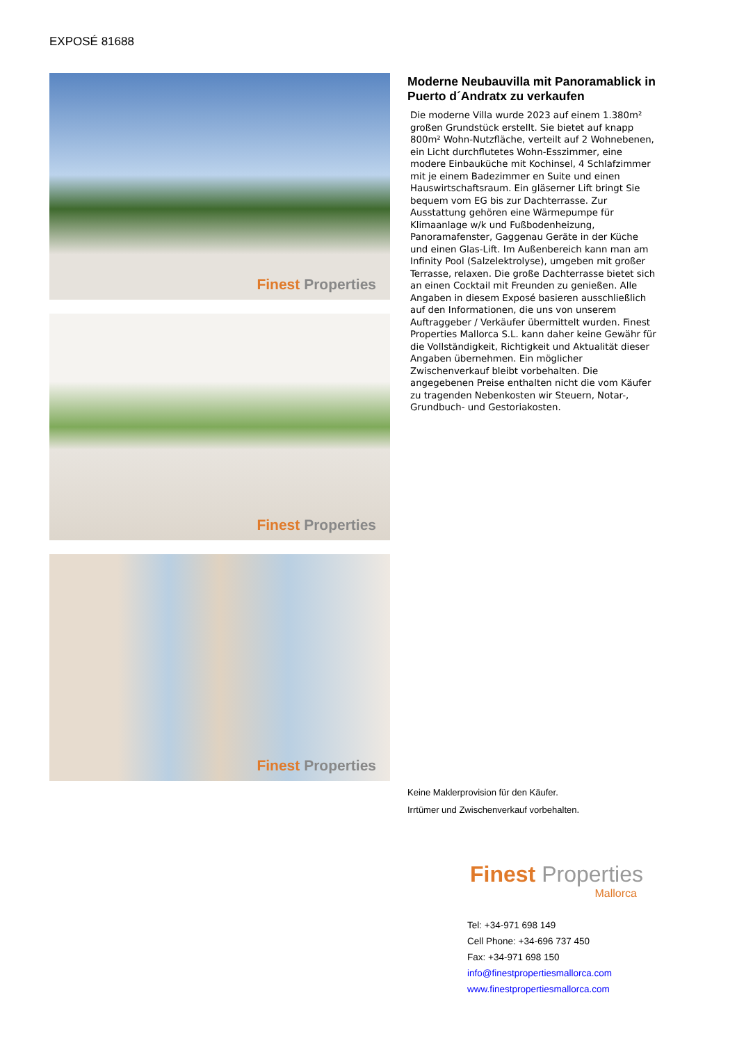EXPOSÉ 81688
Finest Properties
Finest Properties
Finest Properties
Moderne Neubauvilla mit Panoramablick in Puerto d´Andratx zu verkaufen
Die moderne Villa wurde 2023 auf einem 1.380m² großen Grundstück erstellt. Sie bietet auf knapp 800m² Wohn-Nutzfläche, verteilt auf 2 Wohnebenen, ein Licht durchflutetes Wohn-Esszimmer, eine modere Einbauküche mit Kochinsel, 4 Schlafzimmer mit je einem Badezimmer en Suite und einen Hauswirtschaftsraum. Ein gläserner Lift bringt Sie bequem vom EG bis zur Dachterrasse. Zur Ausstattung gehören eine Wärmepumpe für Klimaanlage w/k und Fußbodenheizung, Panoramafenster, Gaggenau Geräte in der Küche und einen Glas-Lift. Im Außenbereich kann man am Infinity Pool (Salzelektrolyse), umgeben mit großer Terrasse, relaxen. Die große Dachterrasse bietet sich an einen Cocktail mit Freunden zu genießen. Alle Angaben in diesem Exposé basieren ausschließlich auf den Informationen, die uns von unserem Auftraggeber / Verkäufer übermittelt wurden. Finest Properties Mallorca S.L. kann daher keine Gewähr für die Vollständigkeit, Richtigkeit und Aktualität dieser Angaben übernehmen. Ein möglicher Zwischenverkauf bleibt vorbehalten. Die angegebenen Preise enthalten nicht die vom Käufer zu tragenden Nebenkosten wir Steuern, Notar-, Grundbuch- und Gestoriakosten.
Keine Maklerprovision für den Käufer.
Irrtümer und Zwischenverkauf vorbehalten.
Finest Properties
Mallorca
Tel: +34-971 698 149
Cell Phone: +34-696 737 450
Fax: +34-971 698 150
info@finestpropertiesmallorca.com
www.finestpropertiesmallorca.com